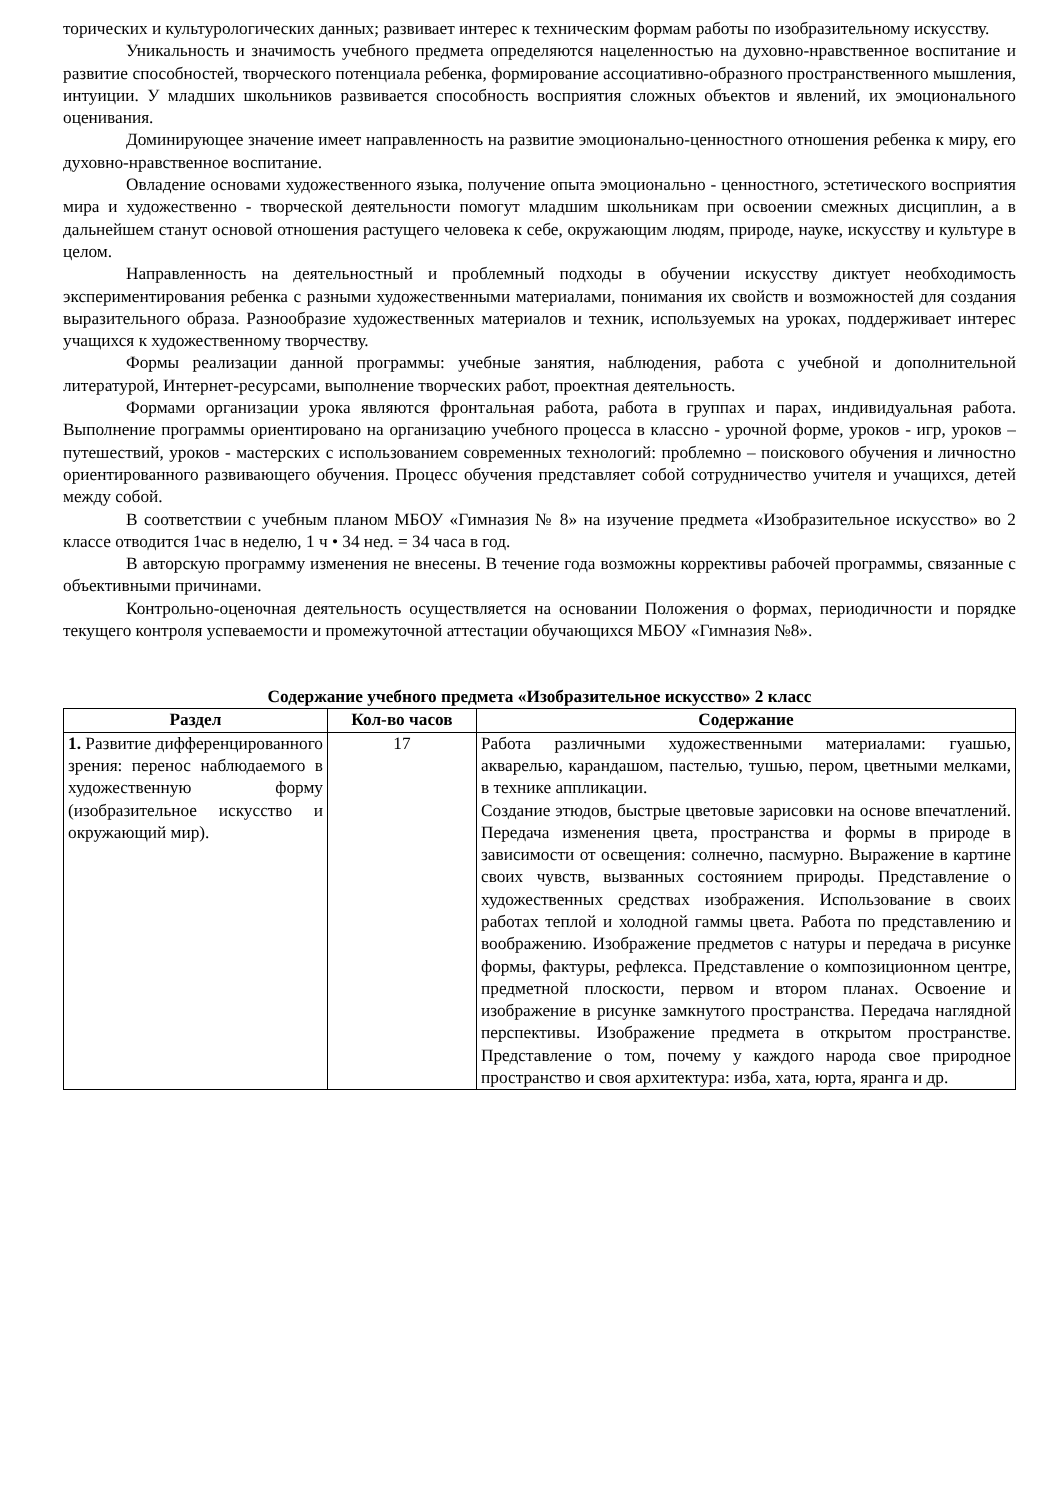торических и культурологических данных; развивает интерес к техническим формам работы по изобразительному искусству.
Уникальность и значимость учебного предмета определяются нацеленностью на духовно-нравственное воспитание и развитие способностей, творческого потенциала ребенка, формирование ассоциативно-образного пространственного мышления, интуиции. У младших школьников развивается способность восприятия сложных объектов и явлений, их эмоционального оценивания.
Доминирующее значение имеет направленность на развитие эмоционально-ценностного отношения ребенка к миру, его духовно-нравственное воспитание.
Овладение основами художественного языка, получение опыта эмоционально - ценностного, эстетического восприятия мира и художественно - творческой деятельности помогут младшим школьникам при освоении смежных дисциплин, а в дальнейшем станут основой отношения растущего человека к себе, окружающим людям, природе, науке, искусству и культуре в целом.
Направленность на деятельностный и проблемный подходы в обучении искусству диктует необходимость экспериментирования ребенка с разными художественными материалами, понимания их свойств и возможностей для создания выразительного образа. Разнообразие художественных материалов и техник, используемых на уроках, поддерживает интерес учащихся к художественному творчеству.
Формы реализации данной программы: учебные занятия, наблюдения, работа с учебной и дополнительной литературой, Интернет-ресурсами, выполнение творческих работ, проектная деятельность.
Формами организации урока являются фронтальная работа, работа в группах и парах, индивидуальная работа. Выполнение программы ориентировано на организацию учебного процесса в классно - урочной форме, уроков - игр, уроков – путешествий, уроков - мастерских с использованием современных технологий: проблемно – поискового обучения и личностно ориентированного развивающего обучения. Процесс обучения представляет собой сотрудничество учителя и учащихся, детей между собой.
В соответствии с учебным планом МБОУ «Гимназия № 8» на изучение предмета «Изобразительное искусство» во 2 классе отводится 1час в неделю, 1 ч • 34 нед. = 34 часа в год.
В авторскую программу изменения не внесены. В течение года возможны коррективы рабочей программы, связанные с объективными причинами.
Контрольно-оценочная деятельность осуществляется на основании Положения о формах, периодичности и порядке текущего контроля успеваемости и промежуточной аттестации обучающихся МБОУ «Гимназия №8».
Содержание учебного предмета «Изобразительное искусство» 2 класс
| Раздел | Кол-во часов | Содержание |
| --- | --- | --- |
| 1. Развитие дифференцированного зрения: перенос наблюдаемого в художественную форму (изобразительное искусство и окружающий мир). | 17 | Работа различными художественными материалами: гуашью, акварелью, карандашом, пастелью, тушью, пером, цветными мелками, в технике аппликации. Создание этюдов, быстрые цветовые зарисовки на основе впечатлений. Передача изменения цвета, пространства и формы в природе в зависимости от освещения: солнечно, пасмурно. Выражение в картине своих чувств, вызванных состоянием природы. Представление о художественных средствах изображения. Использование в своих работах теплой и холодной гаммы цвета. Работа по представлению и воображению. Изображение предметов с натуры и передача в рисунке формы, фактуры, рефлекса. Представление о композиционном центре, предметной плоскости, первом и втором планах. Освоение и изображение в рисунке замкнутого пространства. Передача наглядной перспективы. Изображение предмета в открытом пространстве. Представление о том, почему у каждого народа свое природное пространство и своя архитектура: изба, хата, юрта, яранга и др. |